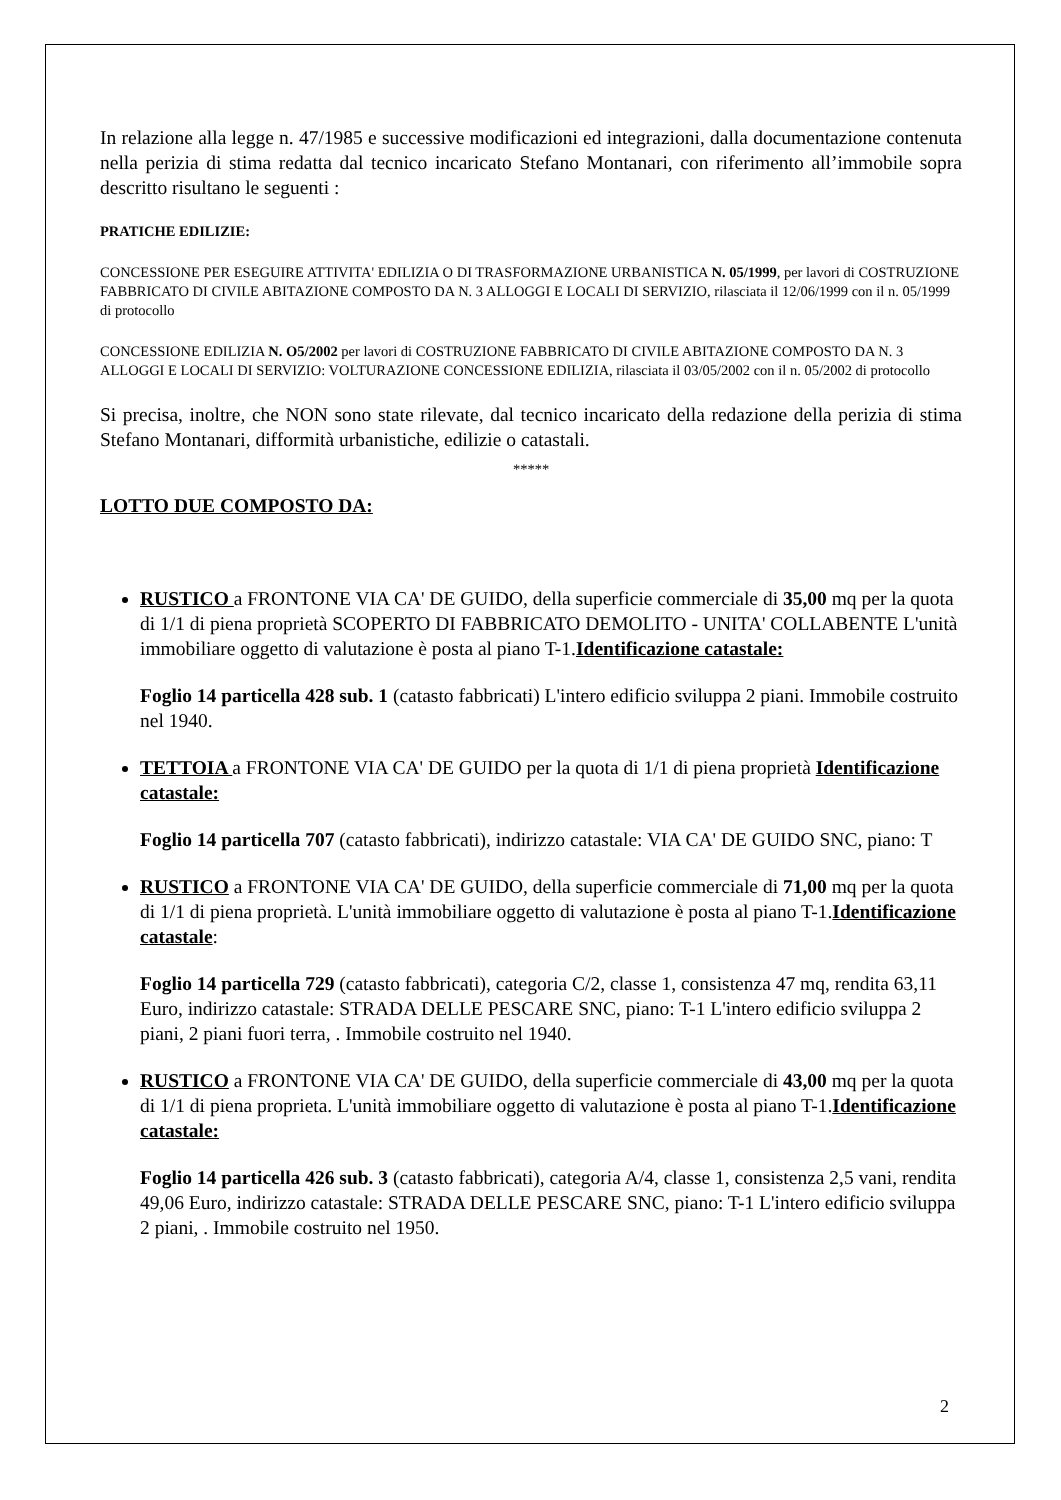In relazione alla legge n. 47/1985 e successive modificazioni ed integrazioni, dalla documentazione contenuta nella perizia di stima redatta dal tecnico incaricato Stefano Montanari, con riferimento all’immobile sopra descritto risultano le seguenti :
PRATICHE EDILIZIE:
CONCESSIONE PER ESEGUIRE ATTIVITA' EDILIZIA O DI TRASFORMAZIONE URBANISTICA N. 05/1999, per lavori di COSTRUZIONE FABBRICATO DI CIVILE ABITAZIONE COMPOSTO DA N. 3 ALLOGGI E LOCALI DI SERVIZIO, rilasciata il 12/06/1999 con il n. 05/1999 di protocollo
CONCESSIONE EDILIZIA N. O5/2002 per lavori di COSTRUZIONE FABBRICATO DI CIVILE ABITAZIONE COMPOSTO DA N. 3 ALLOGGI E LOCALI DI SERVIZIO: VOLTURAZIONE CONCESSIONE EDILIZIA, rilasciata il 03/05/2002 con il n. 05/2002 di protocollo
Si precisa, inoltre, che NON sono state rilevate, dal tecnico incaricato della redazione della perizia di stima Stefano Montanari, difformità urbanistiche, edilizie o catastali.
*****
LOTTO DUE COMPOSTO DA:
RUSTICO a FRONTONE VIA CA' DE GUIDO, della superficie commerciale di 35,00 mq per la quota di 1/1 di piena proprietà SCOPERTO DI FABBRICATO DEMOLITO - UNITA' COLLABENTE L'unità immobiliare oggetto di valutazione è posta al piano T-1.Identificazione catastale:
Foglio 14 particella 428 sub. 1 (catasto fabbricati) L'intero edificio sviluppa 2 piani. Immobile costruito nel 1940.
TETTOIA a FRONTONE VIA CA' DE GUIDO per la quota di 1/1 di piena proprietà Identificazione catastale:
Foglio 14 particella 707 (catasto fabbricati), indirizzo catastale: VIA CA' DE GUIDO SNC, piano: T
RUSTICO a FRONTONE VIA CA' DE GUIDO, della superficie commerciale di 71,00 mq per la quota di 1/1 di piena proprietà. L'unità immobiliare oggetto di valutazione è posta al piano T-1.Identificazione catastale:
Foglio 14 particella 729 (catasto fabbricati), categoria C/2, classe 1, consistenza 47 mq, rendita 63,11 Euro, indirizzo catastale: STRADA DELLE PESCARE SNC, piano: T-1 L'intero edificio sviluppa 2 piani, 2 piani fuori terra, . Immobile costruito nel 1940.
RUSTICO a FRONTONE VIA CA' DE GUIDO, della superficie commerciale di 43,00 mq per la quota di 1/1 di piena proprieta. L'unità immobiliare oggetto di valutazione è posta al piano T-1.Identificazione catastale:
Foglio 14 particella 426 sub. 3 (catasto fabbricati), categoria A/4, classe 1, consistenza 2,5 vani, rendita 49,06 Euro, indirizzo catastale: STRADA DELLE PESCARE SNC, piano: T-1 L'intero edificio sviluppa 2 piani, . Immobile costruito nel 1950.
2